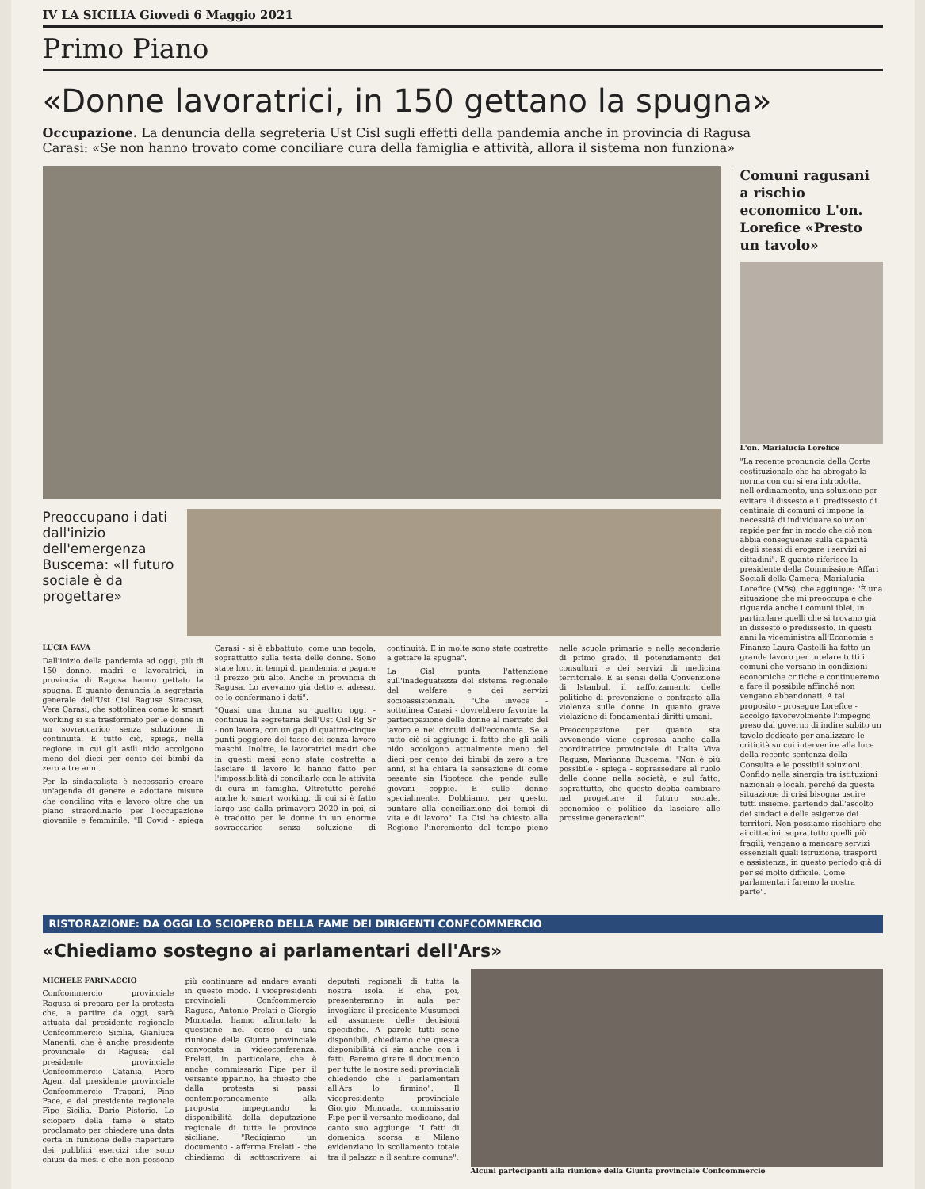IV LA SICILIA Giovedì 6 Maggio 2021
Primo Piano
«Donne lavoratrici, in 150 gettano la spugna»
Occupazione. La denuncia della segreteria Ust Cisl sugli effetti della pandemia anche in provincia di Ragusa
Carasi: «Se non hanno trovato come conciliare cura della famiglia e attività, allora il sistema non funziona»
Preoccupano i dati dall'inizio dell'emergenza Buscema: «Il futuro sociale è da progettare»
LUCIA FAVA
Dall'inizio della pandemia ad oggi, più di 150 donne, madri e lavoratrici, in provincia di Ragusa hanno gettato la spugna. È quanto denuncia la segretaria generale dell'Ust Cisl Ragusa Siracusa, Vera Carasi, che sottolinea come lo smart working si sia trasformato per le donne in un sovraccarico senza soluzione di continuità. E tutto ciò, spiega, nella regione in cui gli asili nido accolgono meno del dieci per cento dei bimbi da zero a tre anni.
Per la sindacalista è necessario creare un'agenda di genere e adottare misure che concilino vita e lavoro oltre che un piano straordinario per l'occupazione giovanile e femminile. "Il Covid - spiega Carasi - si è abbattuto, come una tegola, soprattutto sulla testa delle donne. Sono state loro, in tempi di pandemia, a pagare il prezzo più alto. Anche in provincia di Ragusa. Lo avevamo già detto e, adesso, ce lo confermano i dati".
"Quasi una donna su quattro oggi - continua la segretaria dell'Ust Cisl Rg Sr - non lavora, con un gap di quattro-cinque punti peggiore del tasso dei senza lavoro maschi. Inoltre, le lavoratrici madri che in questi mesi sono state costrette a lasciare il lavoro lo hanno fatto per l'impossibilità di conciliarlo con le attività di cura in famiglia. Oltretutto perché anche lo smart working, di cui si è fatto largo uso dalla primavera 2020 in poi, si è tradotto per le donne in un enorme sovraccarico senza soluzione di continuità. E in molte sono state costrette a gettare la spugna".
La Cisl punta l'attenzione sull'inadeguatezza del sistema regionale del welfare e dei servizi socioassistenziali. "Che invece - sottolinea Carasi - dovrebbero favorire la partecipazione delle donne al mercato del lavoro e nei circuiti dell'economia. Se a tutto ciò si aggiunge il fatto che gli asili nido accolgono attualmente meno del dieci per cento dei bimbi da zero a tre anni, si ha chiara la sensazione di come pesante sia l'ipoteca che pende sulle giovani coppie. E sulle donne specialmente. Dobbiamo, per questo, puntare alla conciliazione dei tempi di vita e di lavoro". La Cisl ha chiesto alla Regione l'incremento del tempo pieno nelle scuole primarie e nelle secondarie di primo grado, il potenziamento dei consultori e dei servizi di medicina territoriale. E ai sensi della Convenzione di Istanbul, il rafforzamento delle politiche di prevenzione e contrasto alla violenza sulle donne in quanto grave violazione di fondamentali diritti umani.
Preoccupazione per quanto sta avvenendo viene espressa anche dalla coordinatrice provinciale di Italia Viva Ragusa, Marianna Buscema. "Non è più possibile - spiega - soprassedere al ruolo delle donne nella società, e sul fatto, soprattutto, che questo debba cambiare nel progettare il futuro sociale, economico e politico da lasciare alle prossime generazioni".
Comuni ragusani a rischio economico L'on. Lorefice «Presto un tavolo»
L'on. Marialucia Lorefice
"La recente pronuncia della Corte costituzionale che ha abrogato la norma con cui si era introdotta, nell'ordinamento, una soluzione per evitare il dissesto e il predissesto di centinaia di comuni ci impone la necessità di individuare soluzioni rapide per far in modo che ciò non abbia conseguenze sulla capacità degli stessi di erogare i servizi ai cittadini". È quanto riferisce la presidente della Commissione Affari Sociali della Camera, Marialucia Lorefice (M5s), che aggiunge: "È una situazione che mi preoccupa e che riguarda anche i comuni iblei, in particolare quelli che si trovano già in dissesto o predissesto. In questi anni la viceministra all'Economia e Finanze Laura Castelli ha fatto un grande lavoro per tutelare tutti i comuni che versano in condizioni economiche critiche e continueremo a fare il possibile affinché non vengano abbandonati. A tal proposito - prosegue Lorefice - accolgo favorevolmente l'impegno preso dal governo di indire subito un tavolo dedicato per analizzare le criticità su cui intervenire alla luce della recente sentenza della Consulta e le possibili soluzioni. Confido nella sinergia tra istituzioni nazionali e locali, perché da questa situazione di crisi bisogna uscire tutti insieme, partendo dall'ascolto dei sindaci e delle esigenze dei territori. Non possiamo rischiare che ai cittadini, soprattutto quelli più fragili, vengano a mancare servizi essenziali quali istruzione, trasporti e assistenza, in questo periodo già di per sé molto difficile. Come parlamentari faremo la nostra parte".
RISTORAZIONE: DA OGGI LO SCIOPERO DELLA FAME DEI DIRIGENTI CONFCOMMERCIO
«Chiediamo sostegno ai parlamentari dell'Ars»
MICHELE FARINACCIO
Confcommercio provinciale Ragusa si prepara per la protesta che, a partire da oggi, sarà attuata dal presidente regionale Confcommercio Sicilia, Gianluca Manenti, che è anche presidente provinciale di Ragusa; dal presidente provinciale Confcommercio Catania, Piero Agen, dal presidente provinciale Confcommercio Trapani, Pino Pace, e dal presidente regionale Fipe Sicilia, Dario Pistorio. Lo sciopero della fame è stato proclamato per chiedere una data certa in funzione delle riaperture dei pubblici esercizi che sono chiusi da mesi e che non possono più continuare ad andare avanti in questo modo. I vicepresidenti provinciali Confcommercio Ragusa, Antonio Prelati e Giorgio Moncada, hanno affrontato la questione nel corso di una riunione della Giunta provinciale convocata in videoconferenza. Prelati, in particolare, che è anche commissario Fipe per il versante ipparino, ha chiesto che dalla protesta si passi contemporaneamente alla proposta, impegnando la disponibilità della deputazione regionale di tutte le province siciliane. "Redigiamo un documento - afferma Prelati - che chiediamo di sottoscrivere ai deputati regionali di tutta la nostra isola. E che, poi, presenteranno in aula per invogliare il presidente Musumeci ad assumere delle decisioni specifiche. A parole tutti sono disponibili, chiediamo che questa disponibilità ci sia anche con i fatti. Faremo girare il documento per tutte le nostre sedi provinciali chiedendo che i parlamentari all'Ars lo firmino". Il vicepresidente provinciale Giorgio Moncada, commissario Fipe per il versante modicano, dal canto suo aggiunge: "I fatti di domenica scorsa a Milano evidenziano lo scollamento totale tra il palazzo e il sentire comune".
Alcuni partecipanti alla riunione della Giunta provinciale Confcommercio